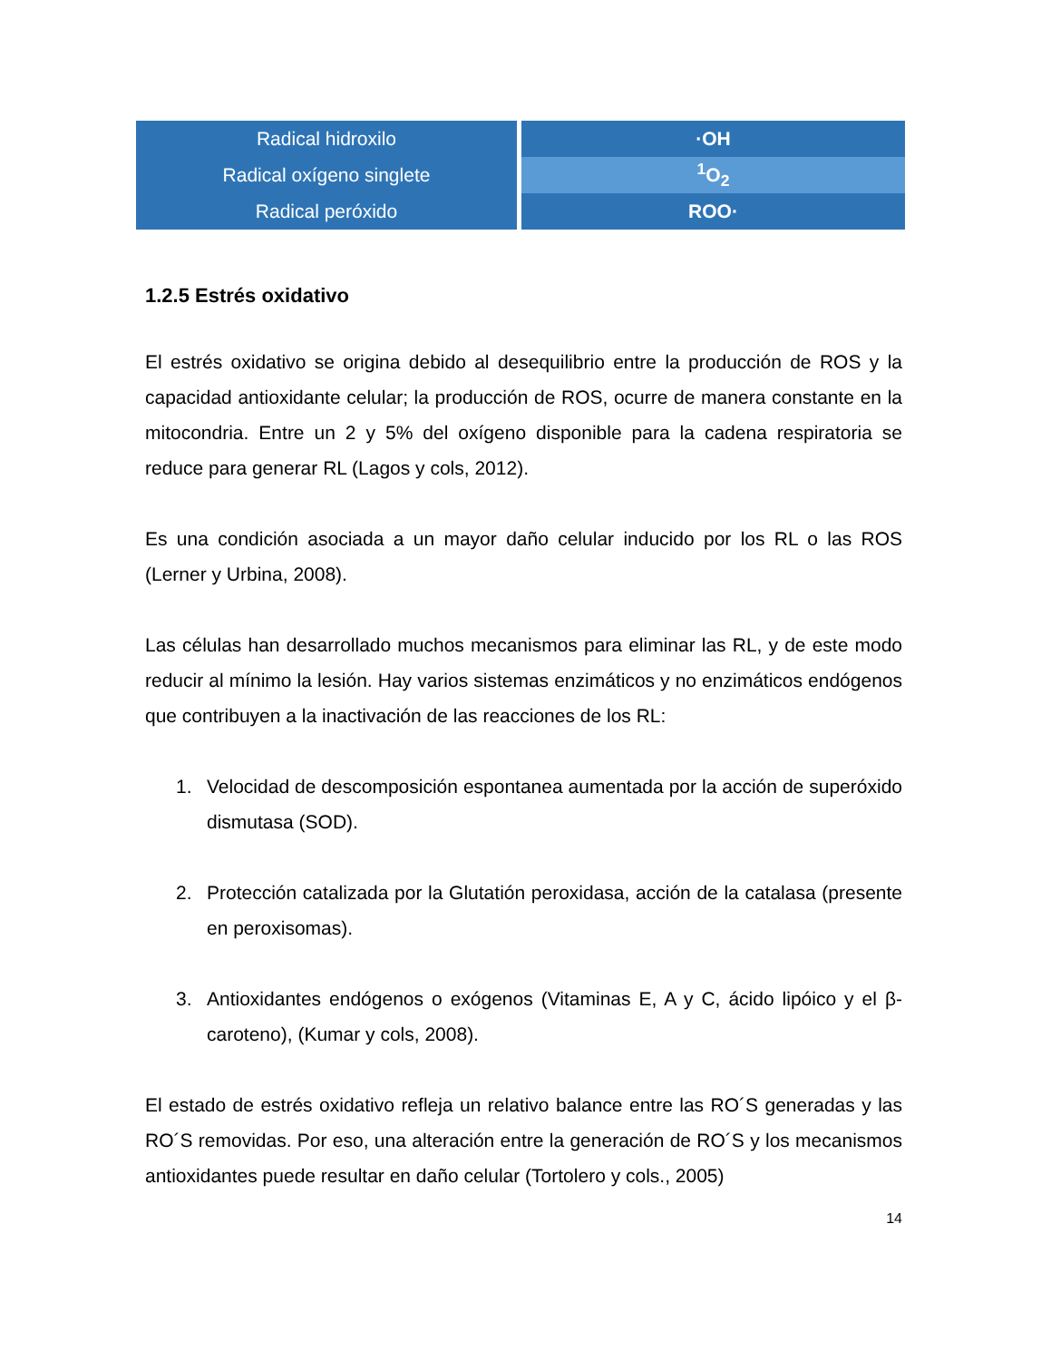| Radical hidroxilo | ·OH |
| Radical oxígeno singlete | <sup>1</sup> O<sub>2</sub> |
| Radical peróxido | ROO· |
1.2.5 Estrés oxidativo
El estrés oxidativo se origina debido al desequilibrio entre la producción de ROS y la capacidad antioxidante celular; la producción de ROS, ocurre de manera constante en la mitocondria. Entre un 2 y 5% del oxígeno disponible para la cadena respiratoria se reduce para generar RL (Lagos y cols, 2012).
Es una condición asociada a un mayor daño celular inducido por los RL o las ROS (Lerner y Urbina, 2008).
Las células han desarrollado muchos mecanismos para eliminar las RL, y de este modo reducir al mínimo la lesión. Hay varios sistemas enzimáticos y no enzimáticos endógenos que contribuyen a la inactivación de las reacciones de los RL:
1. Velocidad de descomposición espontanea aumentada por la acción de superóxido dismutasa (SOD).
2. Protección catalizada por la Glutatión peroxidasa, acción de la catalasa (presente en peroxisomas).
3. Antioxidantes endógenos o exógenos (Vitaminas E, A y C, ácido lipóico y el β-caroteno), (Kumar y cols, 2008).
El estado de estrés oxidativo refleja un relativo balance entre las RO´S generadas y las RO´S removidas. Por eso, una alteración entre la generación de RO´S y los mecanismos antioxidantes puede resultar en daño celular (Tortolero y cols., 2005)
14